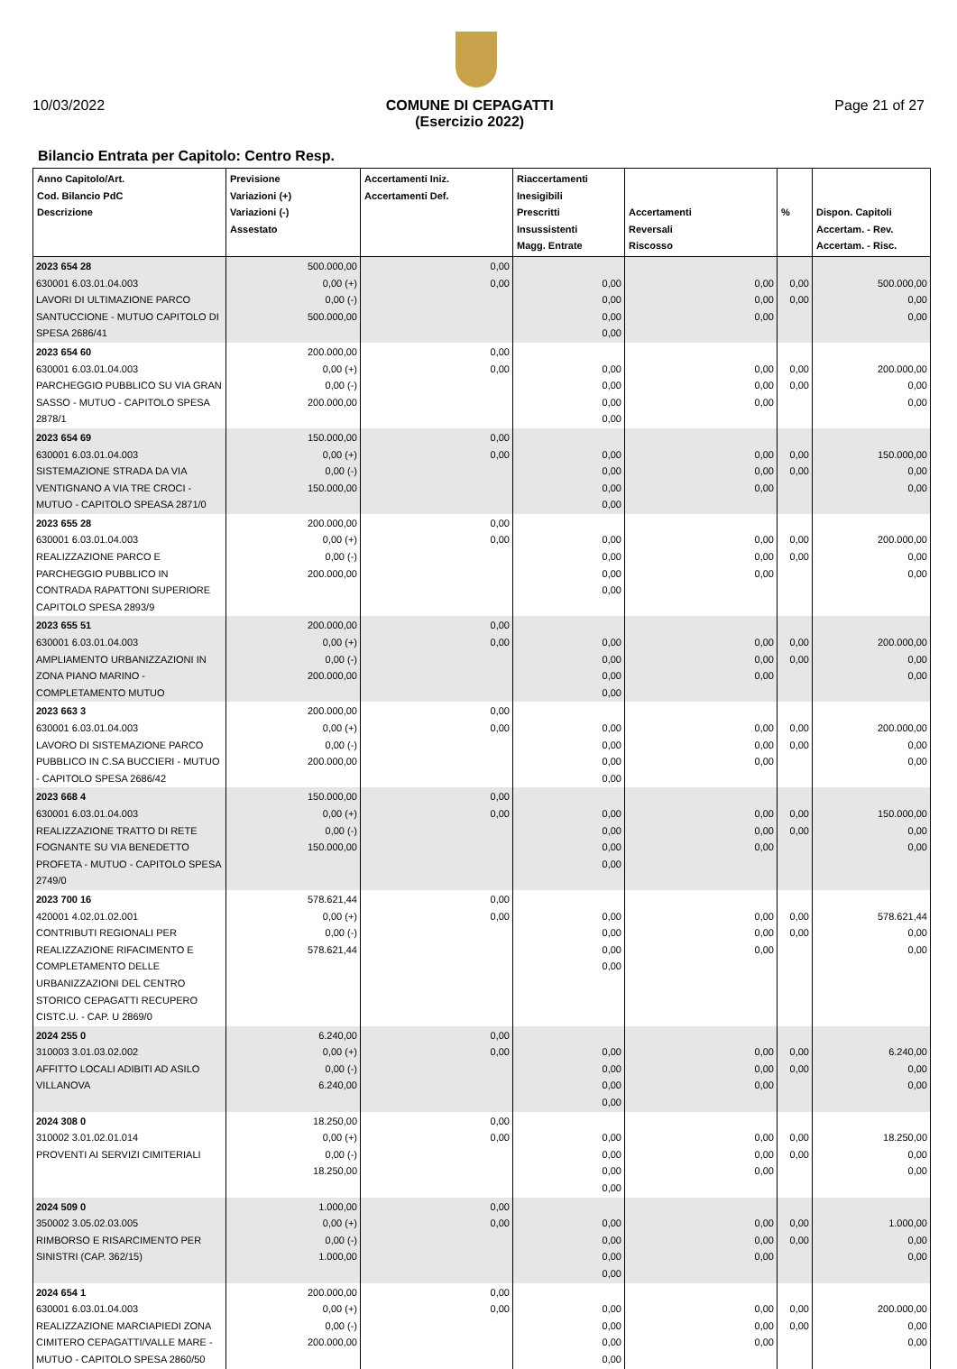10/03/2022 COMUNE DI CEPAGATTI
(Esercizio 2022) Page 21 of 27
Bilancio Entrata per Capitolo: Centro Resp.
| Anno Capitolo/Art. Cod. Bilancio PdC Descrizione | Previsione Variazioni (+) Variazioni (-) Assestato | Accertamenti Iniz. Accertamenti Def. | Riaccertamenti Inesigibili Prescritti Insussistenti Magg. Entrate | Accertamenti Reversali Riscosso | % | Dispon. Capitoli Accertam. - Rev. Accertam. - Risc. |
| --- | --- | --- | --- | --- | --- | --- |
| 2023 654 28 630001 6.03.01.04.003 LAVORI DI ULTIMAZIONE PARCO SANTUCCIONE - MUTUO CAPITOLO DI SPESA 2686/41 | 500.000,00 0,00 (+) 0,00 (-) 500.000,00 | 0,00 0,00 | 0,00 0,00 0,00 0,00 | 0,00 0,00 0,00 | 0,00 0,00 | 500.000,00 0,00 0,00 |
| 2023 654 60 630001 6.03.01.04.003 PARCHEGGIO PUBBLICO SU VIA GRAN SASSO - MUTUO - CAPITOLO SPESA 2878/1 | 200.000,00 0,00 (+) 0,00 (-) 200.000,00 | 0,00 0,00 | 0,00 0,00 0,00 0,00 | 0,00 0,00 0,00 | 0,00 0,00 | 200.000,00 0,00 0,00 |
| 2023 654 69 630001 6.03.01.04.003 SISTEMAZIONE STRADA DA VIA VENTIGNANO A VIA TRE CROCI - MUTUO - CAPITOLO SPEASA 2871/0 | 150.000,00 0,00 (+) 0,00 (-) 150.000,00 | 0,00 0,00 | 0,00 0,00 0,00 0,00 | 0,00 0,00 0,00 | 0,00 0,00 | 150.000,00 0,00 0,00 |
| 2023 655 28 630001 6.03.01.04.003 REALIZZAZIONE PARCO E PARCHEGGIO PUBBLICO IN CONTRADA RAPATTONI SUPERIORE CAPITOLO SPESA 2893/9 | 200.000,00 0,00 (+) 0,00 (-) 200.000,00 | 0,00 0,00 | 0,00 0,00 0,00 0,00 | 0,00 0,00 0,00 | 0,00 0,00 | 200.000,00 0,00 0,00 |
| 2023 655 51 630001 6.03.01.04.003 AMPLIAMENTO URBANIZZAZIONI IN ZONA PIANO MARINO - COMPLETAMENTO MUTUO | 200.000,00 0,00 (+) 0,00 (-) 200.000,00 | 0,00 0,00 | 0,00 0,00 0,00 0,00 | 0,00 0,00 0,00 | 0,00 0,00 | 200.000,00 0,00 0,00 |
| 2023 663 3 630001 6.03.01.04.003 LAVORO DI SISTEMAZIONE PARCO PUBBLICO IN C.SA BUCCIERI - MUTUO - CAPITOLO SPESA 2686/42 | 200.000,00 0,00 (+) 0,00 (-) 200.000,00 | 0,00 0,00 | 0,00 0,00 0,00 0,00 | 0,00 0,00 0,00 | 0,00 0,00 | 200.000,00 0,00 0,00 |
| 2023 668 4 630001 6.03.01.04.003 REALIZZAZIONE TRATTO DI RETE FOGNANTE SU VIA BENEDETTO PROFETA - MUTUO - CAPITOLO SPESA 2749/0 | 150.000,00 0,00 (+) 0,00 (-) 150.000,00 | 0,00 0,00 | 0,00 0,00 0,00 0,00 | 0,00 0,00 0,00 | 0,00 0,00 | 150.000,00 0,00 0,00 |
| 2023 700 16 420001 4.02.01.02.001 CONTRIBUTI REGIONALI PER REALIZZAZIONE RIFACIMENTO E COMPLETAMENTO DELLE URBANIZZAZIONI DEL CENTRO STORICO CEPAGATTI RECUPERO CISTC.U. - CAP. U 2869/0 | 578.621,44 0,00 (+) 0,00 (-) 578.621,44 | 0,00 0,00 | 0,00 0,00 0,00 0,00 | 0,00 0,00 0,00 | 0,00 0,00 | 578.621,44 0,00 0,00 |
| 2024 255 0 310003 3.01.03.02.002 AFFITTO LOCALI ADIBITI AD ASILO VILLANOVA | 6.240,00 0,00 (+) 0,00 (-) 6.240,00 | 0,00 0,00 | 0,00 0,00 0,00 0,00 | 0,00 0,00 0,00 | 0,00 0,00 | 6.240,00 0,00 0,00 |
| 2024 308 0 310002 3.01.02.01.014 PROVENTI AI SERVIZI CIMITERIALI | 18.250,00 0,00 (+) 0,00 (-) 18.250,00 | 0,00 0,00 | 0,00 0,00 0,00 0,00 | 0,00 0,00 0,00 | 0,00 0,00 | 18.250,00 0,00 0,00 |
| 2024 509 0 350002 3.05.02.03.005 RIMBORSO E RISARCIMENTO PER SINISTRI (CAP. 362/15) | 1.000,00 0,00 (+) 0,00 (-) 1.000,00 | 0,00 0,00 | 0,00 0,00 0,00 0,00 | 0,00 0,00 0,00 | 0,00 0,00 | 1.000,00 0,00 0,00 |
| 2024 654 1 630001 6.03.01.04.003 REALIZZAZIONE MARCIAPIEDI ZONA CIMITERO CEPAGATTI/VALLE MARE - MUTUO - CAPITOLO SPESA 2860/50 | 200.000,00 0,00 (+) 0,00 (-) 200.000,00 | 0,00 0,00 | 0,00 0,00 0,00 0,00 | 0,00 0,00 0,00 | 0,00 0,00 | 200.000,00 0,00 0,00 |